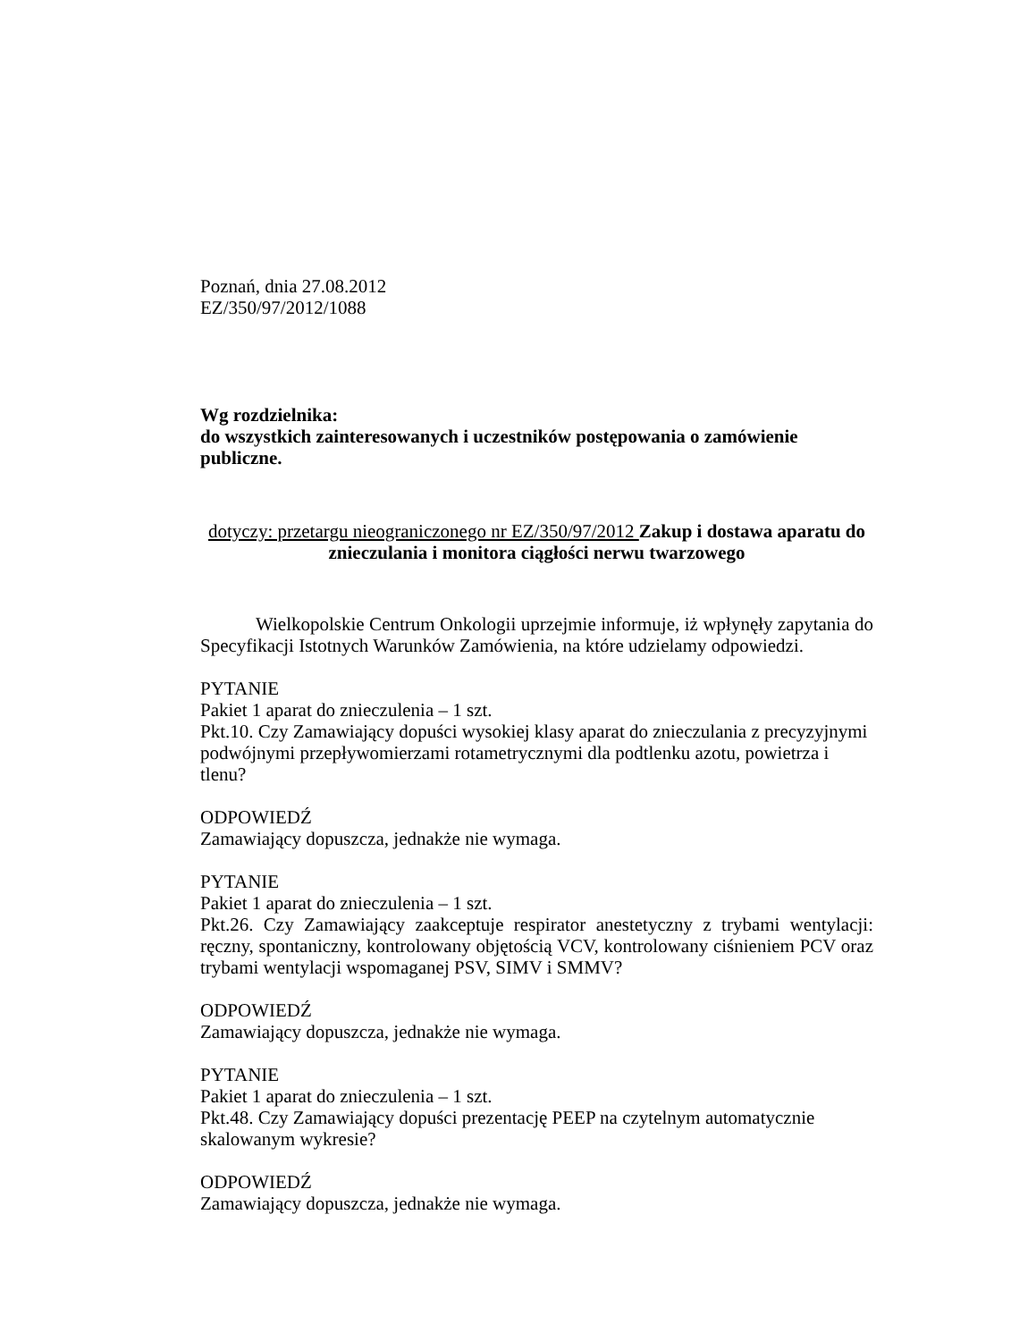Poznań, dnia 27.08.2012
EZ/350/97/2012/1088
Wg rozdzielnika:
do wszystkich zainteresowanych i uczestników postępowania o zamówienie publiczne.
dotyczy: przetargu nieograniczonego nr EZ/350/97/2012 Zakup i dostawa aparatu do znieczulania i monitora ciągłości nerwu twarzowego
Wielkopolskie Centrum Onkologii uprzejmie informuje, iż wpłynęły zapytania do Specyfikacji Istotnych Warunków Zamówienia, na które udzielamy odpowiedzi.
PYTANIE
Pakiet 1 aparat do znieczulenia – 1 szt.
Pkt.10. Czy Zamawiający dopuści wysokiej klasy aparat do znieczulania z precyzyjnymi podwójnymi przepływomierzami rotametrycznymi dla podtlenku azotu, powietrza i tlenu?
ODPOWIEDŹ
Zamawiający dopuszcza, jednakże nie wymaga.
PYTANIE
Pakiet 1 aparat do znieczulenia – 1 szt.
Pkt.26. Czy Zamawiający zaakceptuje respirator anestetyczny z trybami wentylacji: ręczny, spontaniczny, kontrolowany objętością VCV, kontrolowany ciśnieniem PCV oraz trybami wentylacji wspomaganej PSV, SIMV i SMMV?
ODPOWIEDŹ
Zamawiający dopuszcza, jednakże nie wymaga.
PYTANIE
Pakiet 1 aparat do znieczulenia – 1 szt.
Pkt.48. Czy Zamawiający dopuści prezentację PEEP na czytelnym automatycznie skalowanym wykresie?
ODPOWIEDŹ
Zamawiający dopuszcza, jednakże nie wymaga.